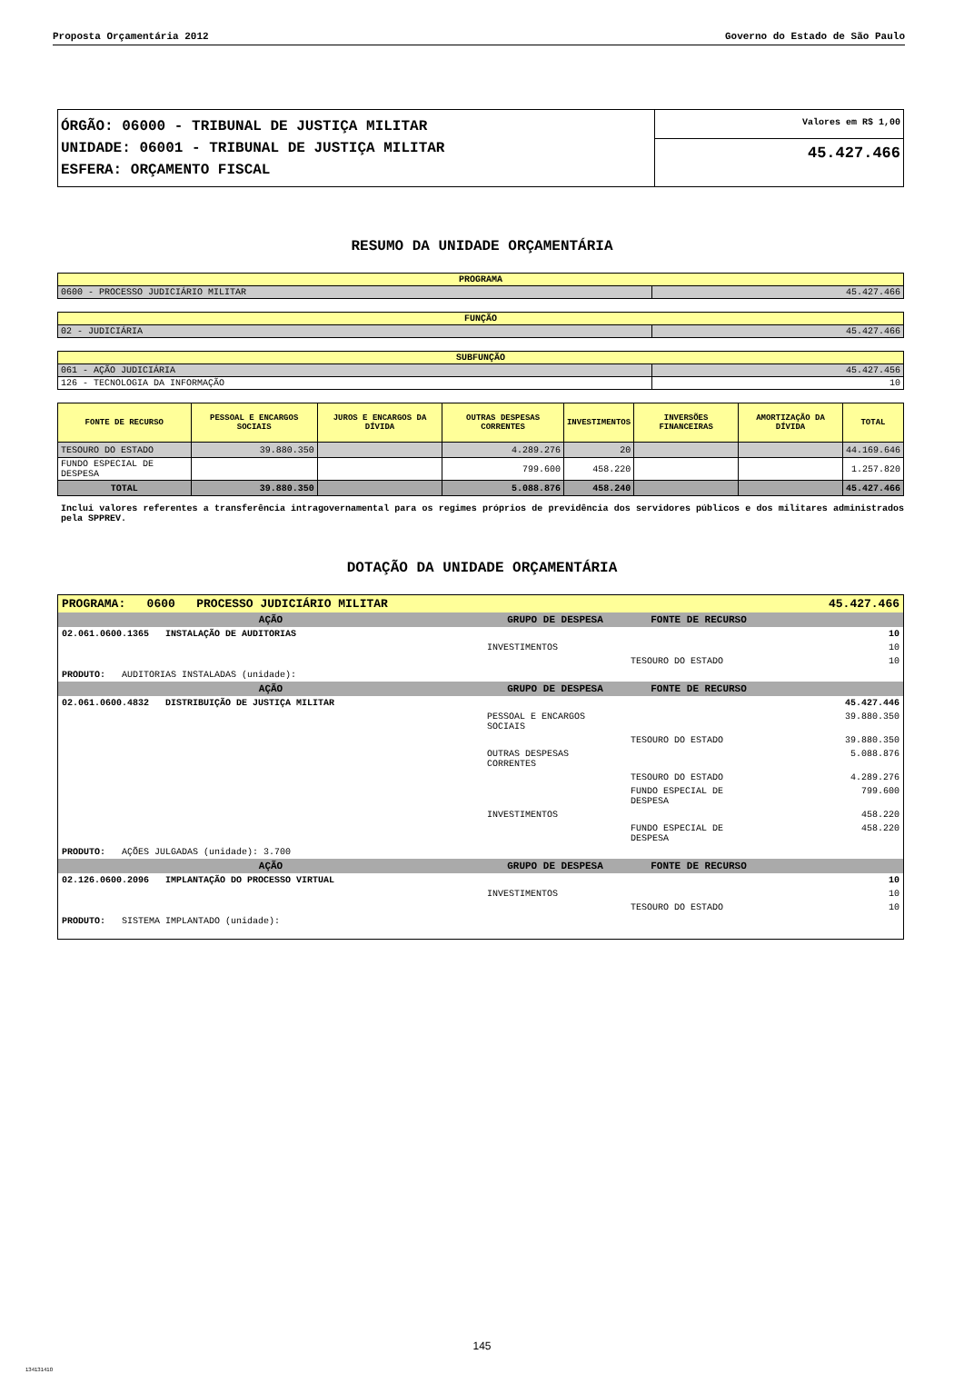Proposta Orçamentária 2012 Governo do Estado de São Paulo
| ÓRGÃO: 06000 - TRIBUNAL DE JUSTIÇA MILITAR UNIDADE: 06001 - TRIBUNAL DE JUSTIÇA MILITAR ESFERA: ORÇAMENTO FISCAL | Valores em R$ 1,00 |
| | 45.427.466 |
RESUMO DA UNIDADE ORÇAMENTÁRIA
| PROGRAMA | |
| --- | --- |
| 0600 - PROCESSO JUDICIÁRIO MILITAR | 45.427.466 |
| FUNÇÃO | |
| --- | --- |
| 02 - JUDICIÁRIA | 45.427.466 |
| SUBFUNÇÃO | |
| --- | --- |
| 061 - AÇÃO JUDICIÁRIA | 45.427.456 |
| 126 - TECNOLOGIA DA INFORMAÇÃO | 10 |
| FONTE DE RECURSO | PESSOAL E ENCARGOS SOCIAIS | JUROS E ENCARGOS DA DÍVIDA | OUTRAS DESPESAS CORRENTES | INVESTIMENTOS | INVERSÕES FINANCEIRAS | AMORTIZAÇÃO DA DÍVIDA | TOTAL |
| --- | --- | --- | --- | --- | --- | --- | --- |
| TESOURO DO ESTADO | 39.880.350 | | 4.289.276 | 20 | | | 44.169.646 |
| FUNDO ESPECIAL DE DESPESA | | | 799.600 | 458.220 | | | 1.257.820 |
| TOTAL | 39.880.350 | | 5.088.876 | 458.240 | | | 45.427.466 |
Inclui valores referentes a transferência intragovernamental para os regimes próprios de previdência dos servidores públicos e dos militares administrados pela SPPREV.
DOTAÇÃO DA UNIDADE ORÇAMENTÁRIA
| PROGRAMA: 0600 PROCESSO JUDICIÁRIO MILITAR | | | 45.427.466 |
| AÇÃO | GRUPO DE DESPESA | FONTE DE RECURSO | |
| 02.061.0600.1365 INSTALAÇÃO DE AUDITORIAS | | | 10 |
| | INVESTIMENTOS | | 10 |
| | | TESOURO DO ESTADO | 10 |
| PRODUTO: AUDITORIAS INSTALADAS (unidade): | | | |
| AÇÃO | GRUPO DE DESPESA | FONTE DE RECURSO | |
| 02.061.0600.4832 DISTRIBUIÇÃO DE JUSTIÇA MILITAR | | | 45.427.446 |
| | PESSOAL E ENCARGOS SOCIAIS | | 39.880.350 |
| | | TESOURO DO ESTADO | 39.880.350 |
| | OUTRAS DESPESAS CORRENTES | | 5.088.876 |
| | | TESOURO DO ESTADO | 4.289.276 |
| | | FUNDO ESPECIAL DE DESPESA | 799.600 |
| | INVESTIMENTOS | | 458.220 |
| | | FUNDO ESPECIAL DE DESPESA | 458.220 |
| PRODUTO: AÇÕES JULGADAS (unidade): 3.700 | | | |
| AÇÃO | GRUPO DE DESPESA | FONTE DE RECURSO | |
| 02.126.0600.2096 IMPLANTAÇÃO DO PROCESSO VIRTUAL | | | 10 |
| | INVESTIMENTOS | | 10 |
| | | TESOURO DO ESTADO | 10 |
| PRODUTO: SISTEMA IMPLANTADO (unidade): | | | |
145
134131410